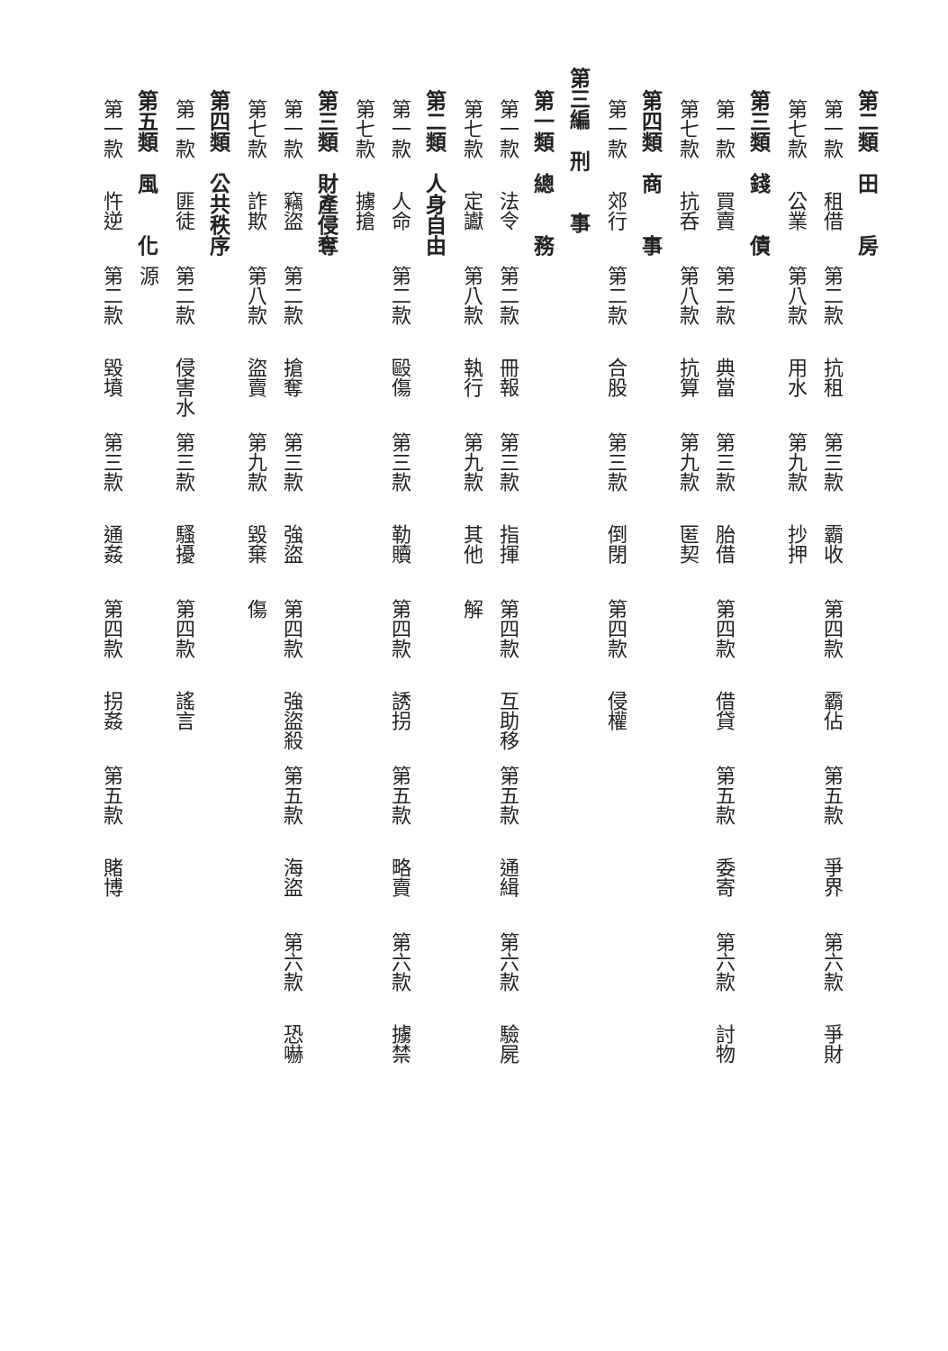第二類　田　　房
第一款 租借 第二款 抗租 第三款 霸收 第四款 霸佔 第五款 爭界 第六款 爭財
第七款 公業 第八款 用水 第九款 抄押
第三類　錢　　債
第一款 買賣 第二款 典當 第三款 胎借 第四款 借貸 第五款 委寄 第六款 討物
第七款 抗呑 第八款 抗算 第九款 匿契
第四類　商　　事
第一款 郊行 第二款 合股 第三款 倒閉 第四款 侵權
第三編　刑　　事
第一類　總　　務
第一款 法令 第二款 冊報 第三款 指揮 第四款 互助移解 第五款 通緝 第六款 驗屍
第七款 定讞 第八款 執行 第九款 其他
第二類　人身自由
第一款 人命 第二款 毆傷 第三款 勒贖 第四款 誘拐 第五款 略賣 第六款 擄禁
第七款 擄搶
第三類　財產侵奪
第一款 竊盜 第二款 搶奪 第三款 強盜 第四款 強盜殺傷 第五款 海盜 第六款 恐嚇
第七款 詐欺 第八款 盜賣 第九款 毀棄
第四類　公共秩序
第一款 匪徒 第二款 侵害水源 第三款 騷擾 第四款 謠言
第五類　風　　化
第一款 忤逆 第二款 毀墳 第三款 通姦 第四款 拐姦 第五款 賭博